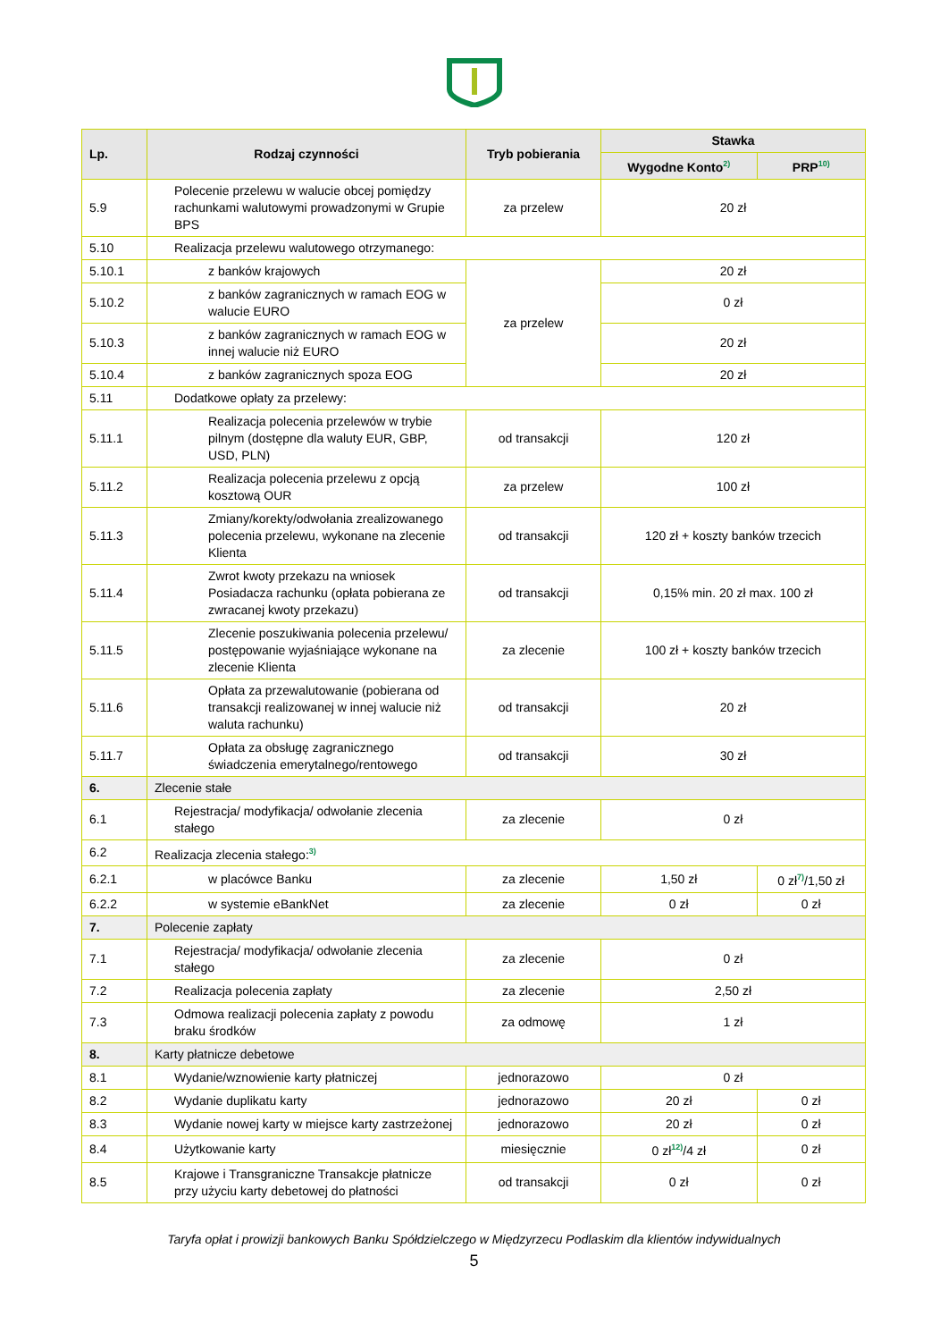| Lp. | Rodzaj czynności | Tryb pobierania | Stawka | |
| --- | --- | --- | --- | --- |
| | | | Wygodne Konto<sup>2)</sup> | PRP<sup>10)</sup> |
| 5.9 | Polecenie przelewu w walucie obcej pomiędzy rachunkami walutowymi prowadzonymi w Grupie BPS | za przelew | 20 zł | |
| 5.10 | Realizacja przelewu walutowego otrzymanego: | | | |
| 5.10.1 | z banków krajowych | za przelew | 20 zł | |
| 5.10.2 | z banków zagranicznych w ramach EOG w walucie EURO | | 0 zł | |
| 5.10.3 | z banków zagranicznych w ramach EOG w innej walucie niż EURO | | 20 zł | |
| 5.10.4 | z banków zagranicznych spoza EOG | | 20 zł | |
| 5.11 | Dodatkowe opłaty za przelewy: | | | |
| 5.11.1 | Realizacja polecenia przelewów w trybie pilnym (dostępne dla waluty EUR, GBP, USD, PLN) | od transakcji | 120 zł | |
| 5.11.2 | Realizacja polecenia przelewu z opcją kosztową OUR | za przelew | 100 zł | |
| 5.11.3 | Zmiany/korekty/odwołania zrealizowanego polecenia przelewu, wykonane na zlecenie Klienta | od transakcji | 120 zł + koszty banków trzecich | |
| 5.11.4 | Zwrot kwoty przekazu na wniosek Posiadacza rachunku (opłata pobierana ze zwracanej kwoty przekazu) | od transakcji | 0,15% min. 20 zł max. 100 zł | |
| 5.11.5 | Zlecenie poszukiwania polecenia przelewu/ postępowanie wyjaśniające wykonane na zlecenie Klienta | za zlecenie | 100 zł + koszty banków trzecich | |
| 5.11.6 | Opłata za przewalutowanie (pobierana od transakcji realizowanej w innej walucie niż waluta rachunku) | od transakcji | 20 zł | |
| 5.11.7 | Opłata za obsługę zagranicznego świadczenia emerytalnego/rentowego | od transakcji | 30 zł | |
| 6. | Zlecenie stałe | | | |
| 6.1 | Rejestracja/ modyfikacja/ odwołanie zlecenia stałego | za zlecenie | 0 zł | |
| 6.2 | Realizacja zlecenia stałego:<sup>3)</sup> | | | |
| 6.2.1 | w placówce Banku | za zlecenie | 1,50 zł | 0 zł<sup>7)</sup>/1,50 zł |
| 6.2.2 | w systemie eBankNet | za zlecenie | 0 zł | 0 zł |
| 7. | Polecenie zapłaty | | | |
| 7.1 | Rejestracja/ modyfikacja/ odwołanie zlecenia stałego | za zlecenie | 0 zł | |
| 7.2 | Realizacja polecenia zapłaty | za zlecenie | 2,50 zł | |
| 7.3 | Odmowa realizacji polecenia zapłaty z powodu braku środków | za odmowę | 1 zł | |
| 8. | Karty płatnicze debetowe | | | |
| 8.1 | Wydanie/wznowienie karty płatniczej | jednorazowo | 0 zł | |
| 8.2 | Wydanie duplikatu karty | jednorazowo | 20 zł | 0 zł |
| 8.3 | Wydanie nowej karty w miejsce karty zastrzeżonej | jednorazowo | 20 zł | 0 zł |
| 8.4 | Użytkowanie karty | miesięcznie | 0 zł<sup>12)</sup>/4 zł | 0 zł |
| 8.5 | Krajowe i Transgraniczne Transakcje płatnicze przy użyciu karty debetowej do płatności | od transakcji | 0 zł | 0 zł |
Taryfa opłat i prowizji bankowych Banku Spółdzielczego w Międzyrzecu Podlaskim dla klientów indywidualnych
5